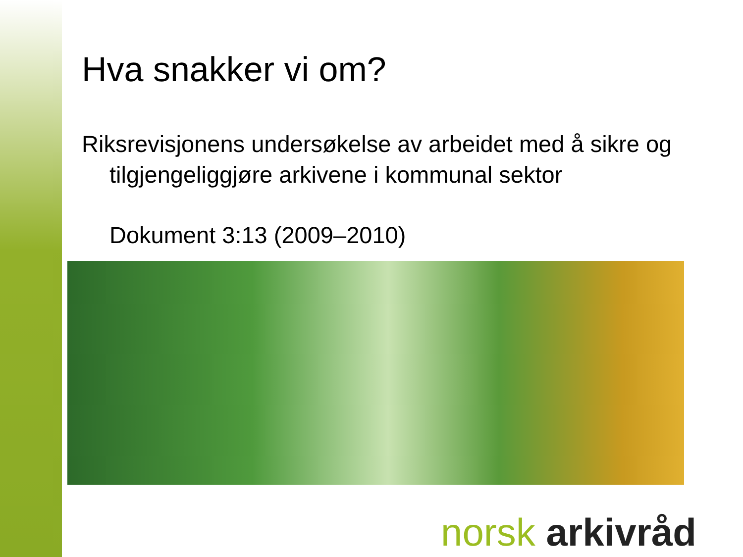Hva snakker vi om?
Riksrevisjonens undersøkelse av arbeidet med å sikre og tilgjengeliggjøre arkivene i kommunal sektor
Dokument 3:13 (2009–2010)
norsk arkivråd